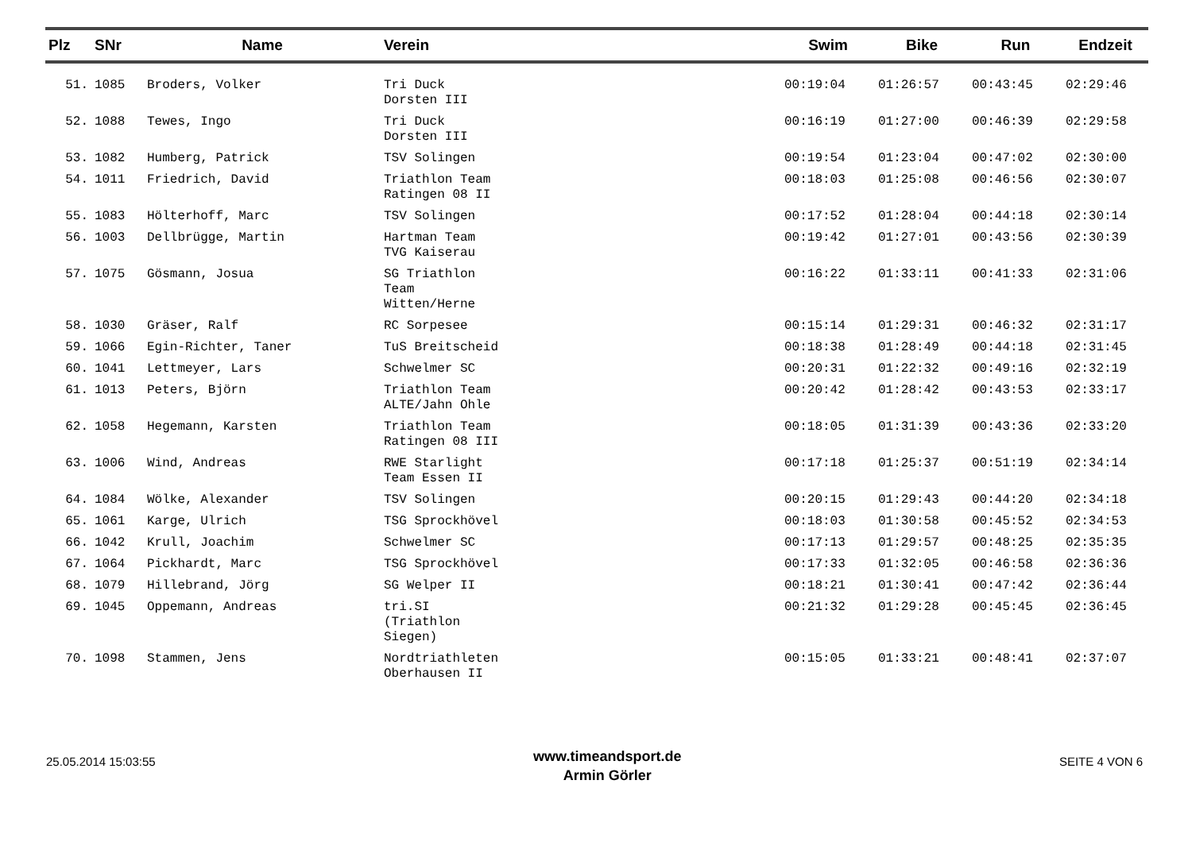| Plz | SNr | Name | Verein | Swim | Bike | Run | Endzeit |
| --- | --- | --- | --- | --- | --- | --- | --- |
| 51. | 1085 | Broders, Volker | Tri Duck Dorsten III | 00:19:04 | 01:26:57 | 00:43:45 | 02:29:46 |
| 52. | 1088 | Tewes, Ingo | Tri Duck Dorsten III | 00:16:19 | 01:27:00 | 00:46:39 | 02:29:58 |
| 53. | 1082 | Humberg, Patrick | TSV Solingen | 00:19:54 | 01:23:04 | 00:47:02 | 02:30:00 |
| 54. | 1011 | Friedrich, David | Triathlon Team Ratingen 08 II | 00:18:03 | 01:25:08 | 00:46:56 | 02:30:07 |
| 55. | 1083 | Hölterhoff, Marc | TSV Solingen | 00:17:52 | 01:28:04 | 00:44:18 | 02:30:14 |
| 56. | 1003 | Dellbrügge, Martin | Hartman Team TVG Kaiserau | 00:19:42 | 01:27:01 | 00:43:56 | 02:30:39 |
| 57. | 1075 | Gösmann, Josua | SG Triathlon Team Witten/Herne | 00:16:22 | 01:33:11 | 00:41:33 | 02:31:06 |
| 58. | 1030 | Gräser, Ralf | RC Sorpesee | 00:15:14 | 01:29:31 | 00:46:32 | 02:31:17 |
| 59. | 1066 | Egin-Richter, Taner | TuS Breitscheid | 00:18:38 | 01:28:49 | 00:44:18 | 02:31:45 |
| 60. | 1041 | Lettmeyer, Lars | Schwelmer SC | 00:20:31 | 01:22:32 | 00:49:16 | 02:32:19 |
| 61. | 1013 | Peters, Björn | Triathlon Team ALTE/Jahn Ohle | 00:20:42 | 01:28:42 | 00:43:53 | 02:33:17 |
| 62. | 1058 | Hegemann, Karsten | Triathlon Team Ratingen 08 III | 00:18:05 | 01:31:39 | 00:43:36 | 02:33:20 |
| 63. | 1006 | Wind, Andreas | RWE Starlight Team Essen II | 00:17:18 | 01:25:37 | 00:51:19 | 02:34:14 |
| 64. | 1084 | Wölke, Alexander | TSV Solingen | 00:20:15 | 01:29:43 | 00:44:20 | 02:34:18 |
| 65. | 1061 | Karge, Ulrich | TSG Sprockhövel | 00:18:03 | 01:30:58 | 00:45:52 | 02:34:53 |
| 66. | 1042 | Krull, Joachim | Schwelmer SC | 00:17:13 | 01:29:57 | 00:48:25 | 02:35:35 |
| 67. | 1064 | Pickhardt, Marc | TSG Sprockhövel | 00:17:33 | 01:32:05 | 00:46:58 | 02:36:36 |
| 68. | 1079 | Hillebrand, Jörg | SG Welper II | 00:18:21 | 01:30:41 | 00:47:42 | 02:36:44 |
| 69. | 1045 | Oppemann, Andreas | tri.SI (Triathlon Siegen) | 00:21:32 | 01:29:28 | 00:45:45 | 02:36:45 |
| 70. | 1098 | Stammen, Jens | Nordtriathleten Oberhausen II | 00:15:05 | 01:33:21 | 00:48:41 | 02:37:07 |
25.05.2014 15:03:55
www.timeandsport.de
Armin Görler
SEITE 4 VON 6